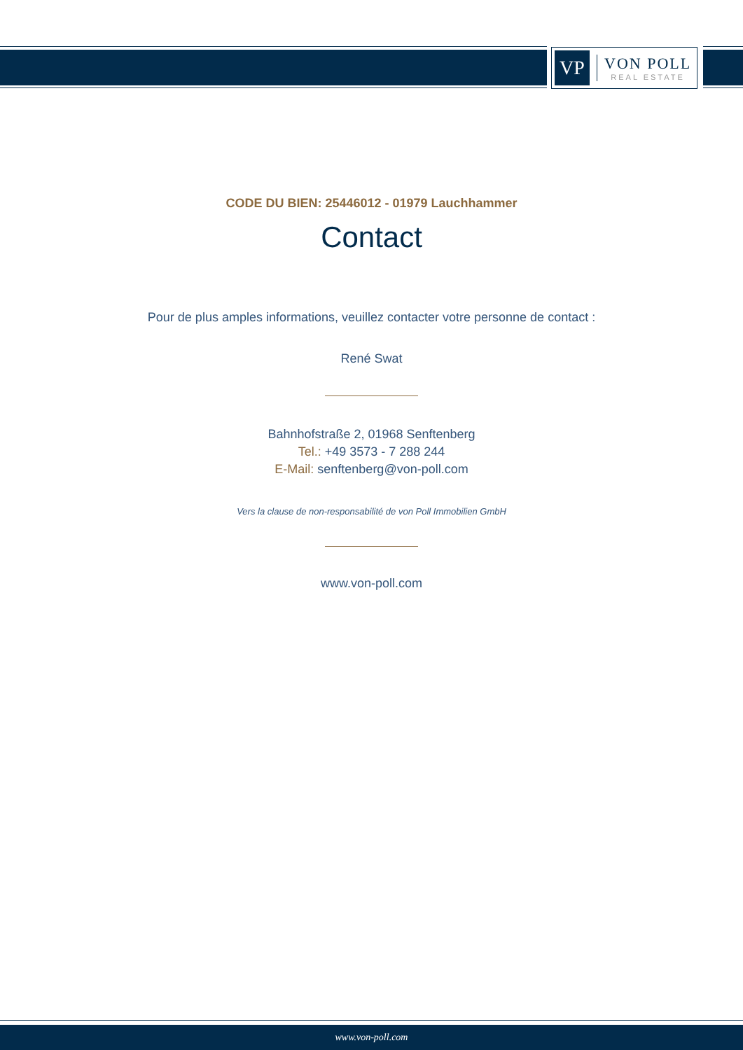VP
VON POLL
REAL ESTATE
CODE DU BIEN: 25446012 - 01979 Lauchhammer
Contact
Pour de plus amples informations, veuillez contacter votre personne de contact :
René Swat
Bahnhofstraße 2, 01968 Senftenberg
Tel.: +49 3573 - 7 288 244
E-Mail: senftenberg@von-poll.com
Vers la clause de non-responsabilité de von Poll Immobilien GmbH
www.von-poll.com
www.von-poll.com